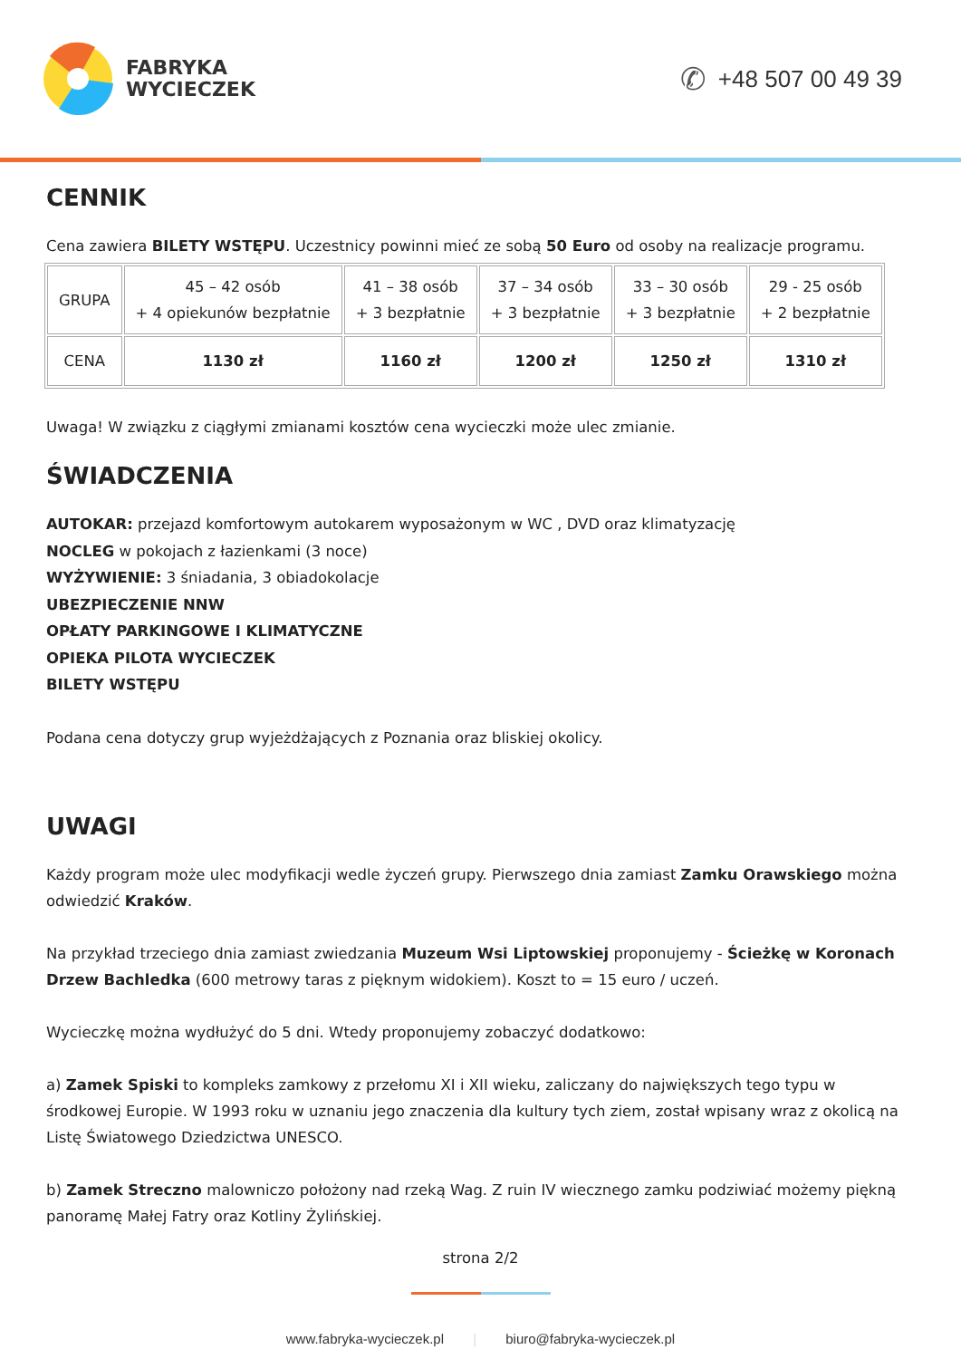FABRYKA
WYCIECZEK
✆ +48 507 00 49 39
CENNIK
Cena zawiera BILETY WSTĘPU. Uczestnicy powinni mieć ze sobą 50 Euro od osoby na realizacje programu.
| GRUPA | 45 – 42 osób + 4 opiekunów bezpłatnie | 41 – 38 osób + 3 bezpłatnie | 37 – 34 osób + 3 bezpłatnie | 33 – 30 osób + 3 bezpłatnie | 29 - 25 osób + 2 bezpłatnie |
| CENA | 1130 zł | 1160 zł | 1200 zł | 1250 zł | 1310 zł |
Uwaga! W związku z ciągłymi zmianami kosztów cena wycieczki może ulec zmianie.
ŚWIADCZENIA
AUTOKAR: przejazd komfortowym autokarem wyposażonym w WC , DVD oraz klimatyzację
NOCLEG w pokojach z łazienkami (3 noce)
WYŻYWIENIE: 3 śniadania, 3 obiadokolacje
UBEZPIECZENIE NNW
OPŁATY PARKINGOWE I KLIMATYCZNE
OPIEKA PILOTA WYCIECZEK
BILETY WSTĘPU
Podana cena dotyczy grup wyjeżdżających z Poznania oraz bliskiej okolicy.
UWAGI
Każdy program może ulec modyfikacji wedle życzeń grupy. Pierwszego dnia zamiast Zamku Orawskiego można odwiedzić Kraków.
Na przykład trzeciego dnia zamiast zwiedzania Muzeum Wsi Liptowskiej proponujemy - Ścieżkę w Koronach Drzew Bachledka (600 metrowy taras z pięknym widokiem). Koszt to = 15 euro / uczeń.
Wycieczkę można wydłużyć do 5 dni. Wtedy proponujemy zobaczyć dodatkowo:
a) Zamek Spiski to kompleks zamkowy z przełomu XI i XII wieku, zaliczany do największych tego typu w środkowej Europie. W 1993 roku w uznaniu jego znaczenia dla kultury tych ziem, został wpisany wraz z okolicą na Listę Światowego Dziedzictwa UNESCO.
b) Zamek Streczno malowniczo położony nad rzeką Wag. Z ruin IV wiecznego zamku podziwiać możemy piękną panoramę Małej Fatry oraz Kotliny Żylińskiej.
strona 2/2
www.fabryka-wycieczek.pl | biuro@fabryka-wycieczek.pl